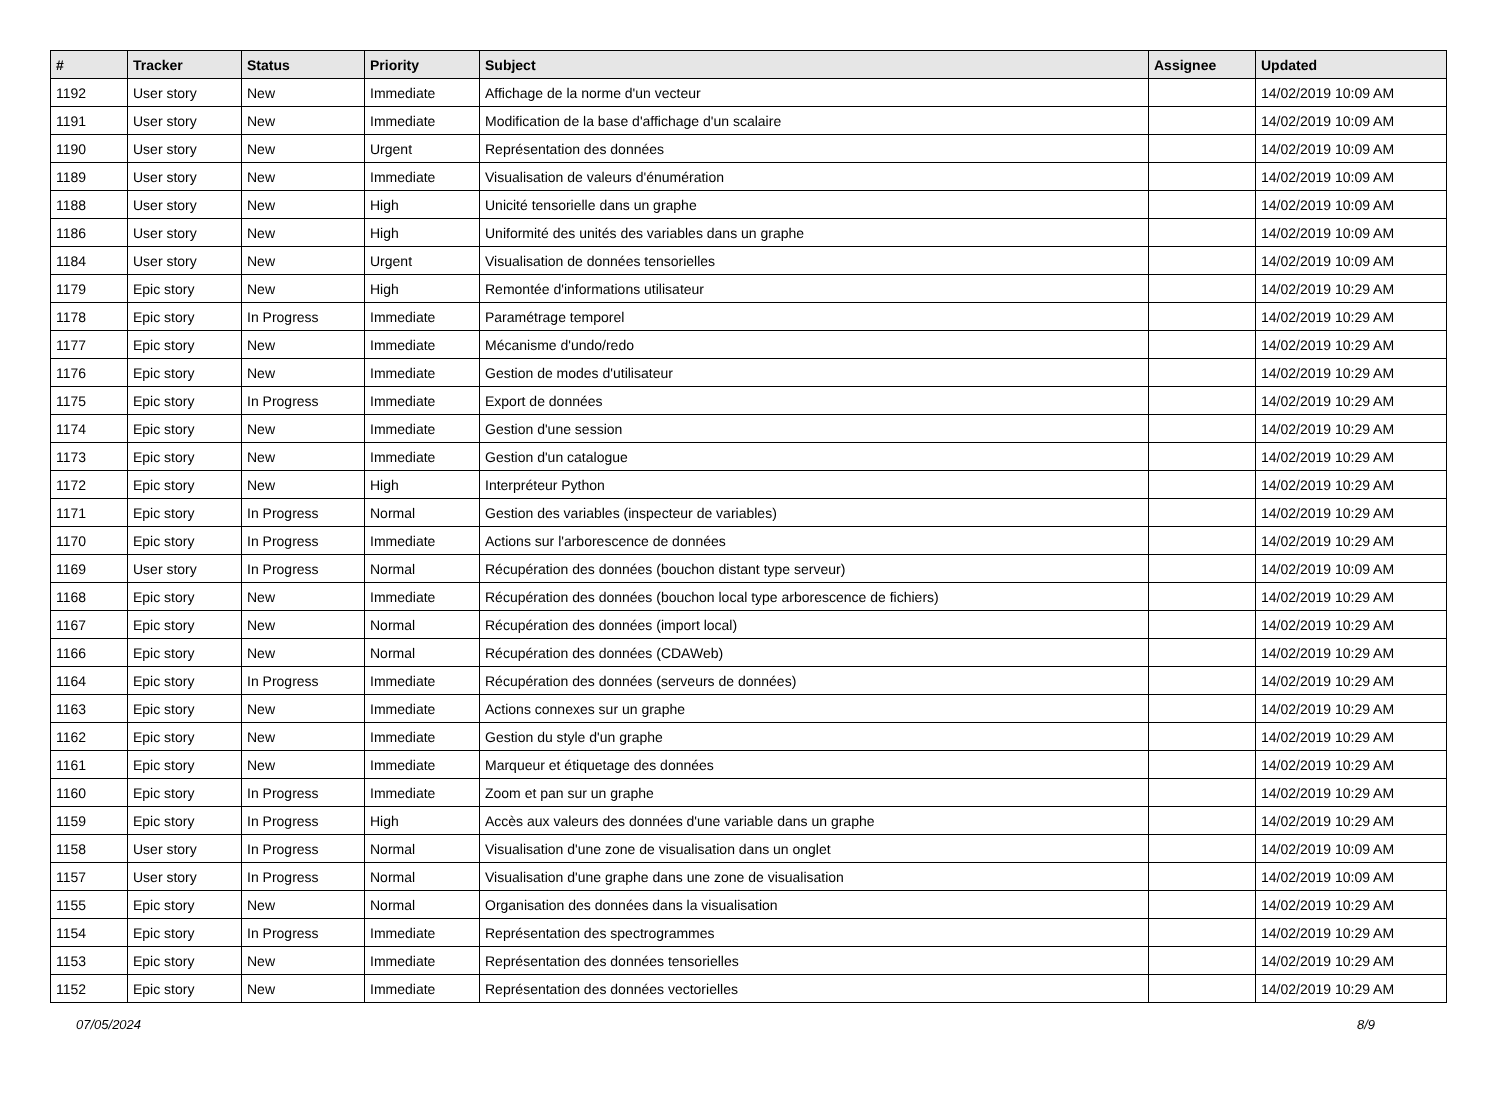| # | Tracker | Status | Priority | Subject | Assignee | Updated |
| --- | --- | --- | --- | --- | --- | --- |
| 1192 | User story | New | Immediate | Affichage de la norme d'un vecteur | | 14/02/2019 10:09 AM |
| 1191 | User story | New | Immediate | Modification de la base d'affichage d'un scalaire | | 14/02/2019 10:09 AM |
| 1190 | User story | New | Urgent | Représentation des données | | 14/02/2019 10:09 AM |
| 1189 | User story | New | Immediate | Visualisation de valeurs d'énumération | | 14/02/2019 10:09 AM |
| 1188 | User story | New | High | Unicité tensorielle dans un graphe | | 14/02/2019 10:09 AM |
| 1186 | User story | New | High | Uniformité des unités des variables dans un graphe | | 14/02/2019 10:09 AM |
| 1184 | User story | New | Urgent | Visualisation de données tensorielles | | 14/02/2019 10:09 AM |
| 1179 | Epic story | New | High | Remontée d'informations utilisateur | | 14/02/2019 10:29 AM |
| 1178 | Epic story | In Progress | Immediate | Paramétrage temporel | | 14/02/2019 10:29 AM |
| 1177 | Epic story | New | Immediate | Mécanisme d'undo/redo | | 14/02/2019 10:29 AM |
| 1176 | Epic story | New | Immediate | Gestion de modes d'utilisateur | | 14/02/2019 10:29 AM |
| 1175 | Epic story | In Progress | Immediate | Export de données | | 14/02/2019 10:29 AM |
| 1174 | Epic story | New | Immediate | Gestion d'une session | | 14/02/2019 10:29 AM |
| 1173 | Epic story | New | Immediate | Gestion d'un catalogue | | 14/02/2019 10:29 AM |
| 1172 | Epic story | New | High | Interpréteur Python | | 14/02/2019 10:29 AM |
| 1171 | Epic story | In Progress | Normal | Gestion des variables (inspecteur de variables) | | 14/02/2019 10:29 AM |
| 1170 | Epic story | In Progress | Immediate | Actions sur l'arborescence de données | | 14/02/2019 10:29 AM |
| 1169 | User story | In Progress | Normal | Récupération des données (bouchon distant type serveur) | | 14/02/2019 10:09 AM |
| 1168 | Epic story | New | Immediate | Récupération des données (bouchon local type arborescence de fichiers) | | 14/02/2019 10:29 AM |
| 1167 | Epic story | New | Normal | Récupération des données (import local) | | 14/02/2019 10:29 AM |
| 1166 | Epic story | New | Normal | Récupération des données (CDAWeb) | | 14/02/2019 10:29 AM |
| 1164 | Epic story | In Progress | Immediate | Récupération des données (serveurs de données) | | 14/02/2019 10:29 AM |
| 1163 | Epic story | New | Immediate | Actions connexes sur un graphe | | 14/02/2019 10:29 AM |
| 1162 | Epic story | New | Immediate | Gestion du style d'un graphe | | 14/02/2019 10:29 AM |
| 1161 | Epic story | New | Immediate | Marqueur et étiquetage des données | | 14/02/2019 10:29 AM |
| 1160 | Epic story | In Progress | Immediate | Zoom et pan sur un graphe | | 14/02/2019 10:29 AM |
| 1159 | Epic story | In Progress | High | Accès aux valeurs des données d'une variable dans un graphe | | 14/02/2019 10:29 AM |
| 1158 | User story | In Progress | Normal | Visualisation d'une zone de visualisation dans un onglet | | 14/02/2019 10:09 AM |
| 1157 | User story | In Progress | Normal | Visualisation d'une graphe dans une zone de visualisation | | 14/02/2019 10:09 AM |
| 1155 | Epic story | New | Normal | Organisation des données dans la visualisation | | 14/02/2019 10:29 AM |
| 1154 | Epic story | In Progress | Immediate | Représentation des spectrogrammes | | 14/02/2019 10:29 AM |
| 1153 | Epic story | New | Immediate | Représentation des données tensorielles | | 14/02/2019 10:29 AM |
| 1152 | Epic story | New | Immediate | Représentation des données vectorielles | | 14/02/2019 10:29 AM |
07/05/2024 8/9